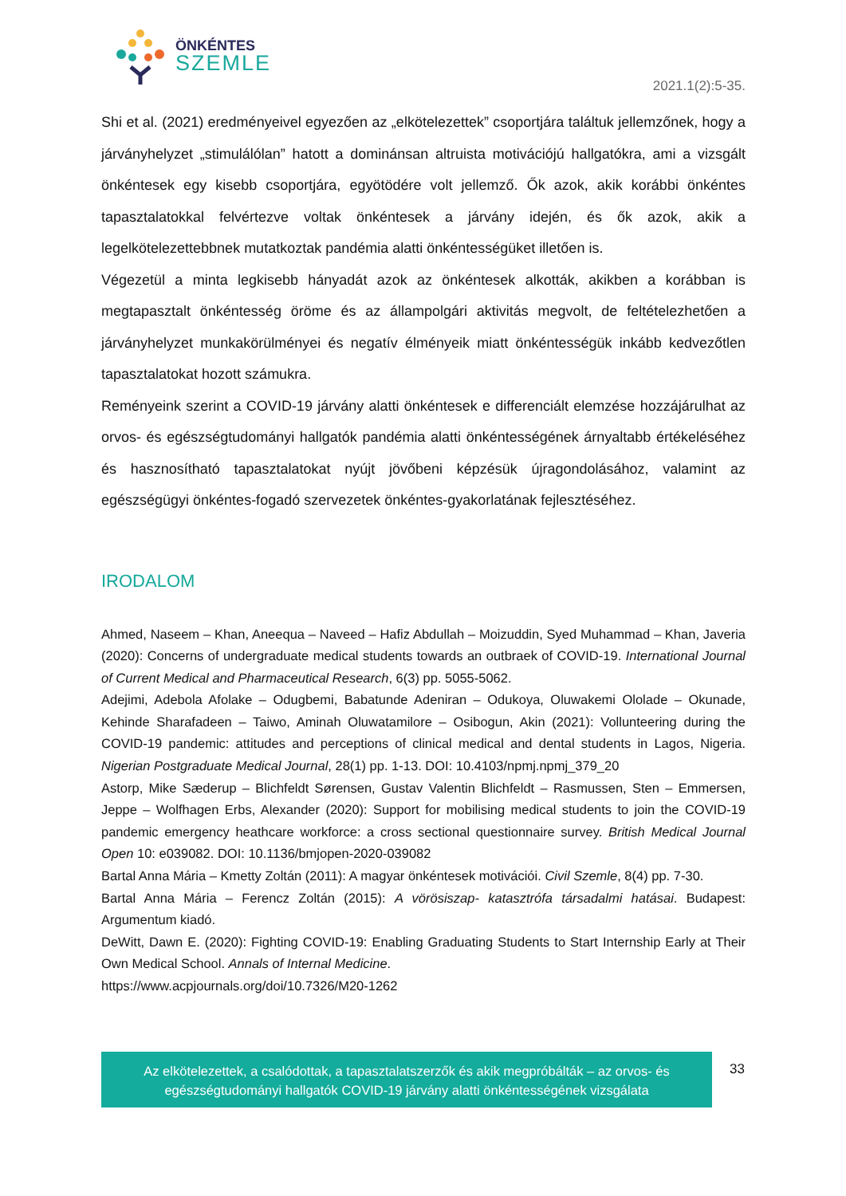ÖNKÉNTES
SZEMLE
2021.1(2):5-35.
Shi et al. (2021) eredményeivel egyezően az „elkötelezettek” csoportjára találtuk jellemzőnek, hogy a járványhelyzet „stimulálólan” hatott a dominánsan altruista motivációjú hallgatókra, ami a vizsgált önkéntesek egy kisebb csoportjára, egyötödére volt jellemző. Ők azok, akik korábbi önkéntes tapasztalatokkal felvértezve voltak önkéntesek a járvány idején, és ők azok, akik a legelkötelezettebbnek mutatkoztak pandémia alatti önkéntességüket illetően is.
Végezetül a minta legkisebb hányadát azok az önkéntesek alkották, akikben a korábban is megtapasztalt önkéntesség öröme és az állampolgári aktivitás megvolt, de feltételezhetően a járványhelyzet munkakörülményei és negatív élményeik miatt önkéntességük inkább kedvezőtlen tapasztalatokat hozott számukra.
Reményeink szerint a COVID-19 járvány alatti önkéntesek e differenciált elemzése hozzájárulhat az orvos- és egészségtudományi hallgatók pandémia alatti önkéntességének árnyaltabb értékeléséhez és hasznosítható tapasztalatokat nyújt jövőbeni képzésük újragondolásához, valamint az egészségügyi önkéntes-fogadó szervezetek önkéntes-gyakorlatának fejlesztéséhez.
IRODALOM
Ahmed, Naseem – Khan, Aneequa – Naveed – Hafiz Abdullah – Moizuddin, Syed Muhammad – Khan, Javeria (2020): Concerns of undergraduate medical students towards an outbraek of COVID-19. International Journal of Current Medical and Pharmaceutical Research, 6(3) pp. 5055-5062.
Adejimi, Adebola Afolake – Odugbemi, Babatunde Adeniran – Odukoya, Oluwakemi Ololade – Okunade, Kehinde Sharafadeen – Taiwo, Aminah Oluwatamilore – Osibogun, Akin (2021): Vollunteering during the COVID-19 pandemic: attitudes and perceptions of clinical medical and dental students in Lagos, Nigeria. Nigerian Postgraduate Medical Journal, 28(1) pp. 1-13. DOI: 10.4103/npmj.npmj_379_20
Astorp, Mike Sæderup – Blichfeldt Sørensen, Gustav Valentin Blichfeldt – Rasmussen, Sten – Emmersen, Jeppe – Wolfhagen Erbs, Alexander (2020): Support for mobilising medical students to join the COVID-19 pandemic emergency heathcare workforce: a cross sectional questionnaire survey. British Medical Journal Open 10: e039082. DOI: 10.1136/bmjopen-2020-039082
Bartal Anna Mária – Kmetty Zoltán (2011): A magyar önkéntesek motivációi. Civil Szemle, 8(4) pp. 7-30.
Bartal Anna Mária – Ferencz Zoltán (2015): A vörösiszap- katasztrófa társadalmi hatásai. Budapest: Argumentum kiadó.
DeWitt, Dawn E. (2020): Fighting COVID-19: Enabling Graduating Students to Start Internship Early at Their Own Medical School. Annals of Internal Medicine.
https://www.acpjournals.org/doi/10.7326/M20-1262
Az elkötelezettek, a csalódottak, a tapasztalatszerzők és akik megpróbálták – az orvos- és
egészségtudományi hallgatók COVID-19 járvány alatti önkéntességének vizsgálata
33